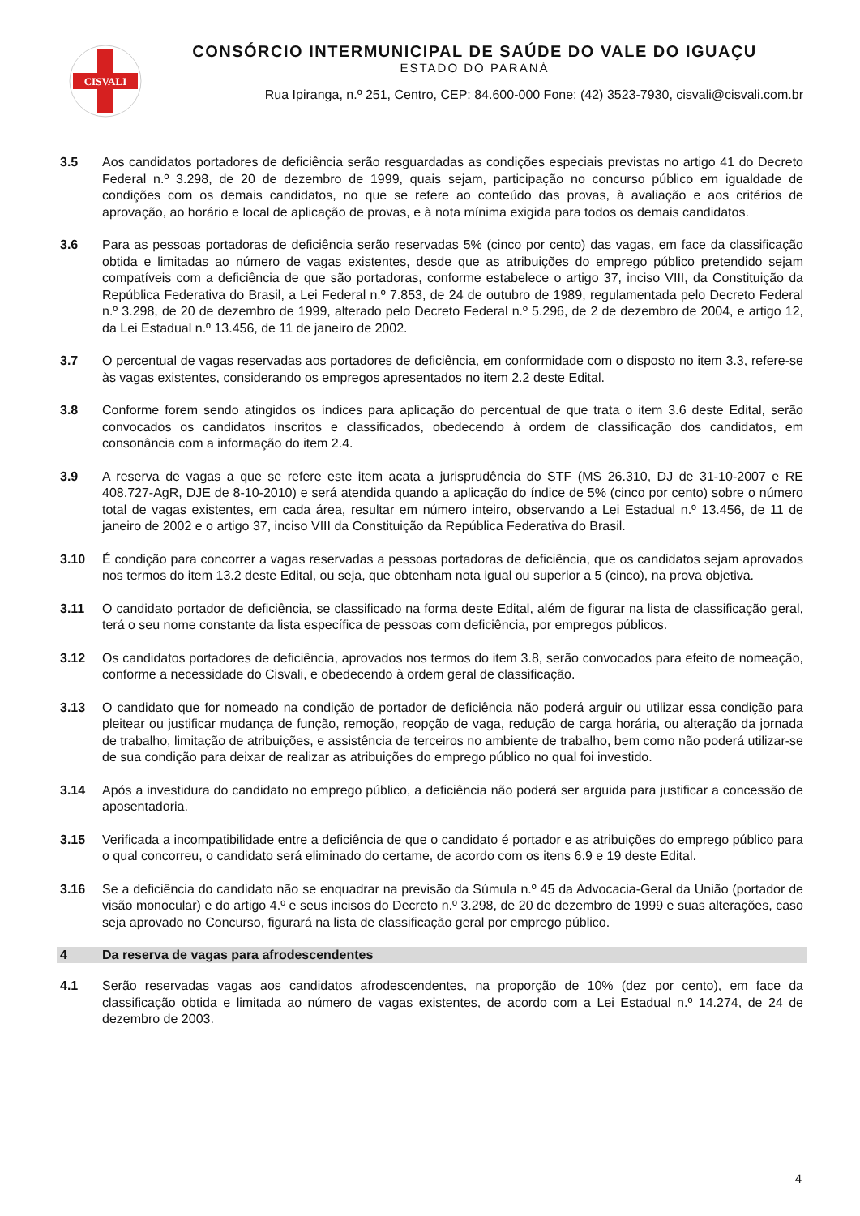CISVALI
CONSÓRCIO INTERMUNICIPAL DE SAÚDE DO VALE DO IGUAÇU
ESTADO DO PARANÁ
Rua Ipiranga, n.º 251, Centro, CEP: 84.600-000 Fone: (42) 3523-7930, cisvali@cisvali.com.br
3.5 Aos candidatos portadores de deficiência serão resguardadas as condições especiais previstas no artigo 41 do Decreto Federal n.º 3.298, de 20 de dezembro de 1999, quais sejam, participação no concurso público em igualdade de condições com os demais candidatos, no que se refere ao conteúdo das provas, à avaliação e aos critérios de aprovação, ao horário e local de aplicação de provas, e à nota mínima exigida para todos os demais candidatos.
3.6 Para as pessoas portadoras de deficiência serão reservadas 5% (cinco por cento) das vagas, em face da classificação obtida e limitadas ao número de vagas existentes, desde que as atribuições do emprego público pretendido sejam compatíveis com a deficiência de que são portadoras, conforme estabelece o artigo 37, inciso VIII, da Constituição da República Federativa do Brasil, a Lei Federal n.º 7.853, de 24 de outubro de 1989, regulamentada pelo Decreto Federal n.º 3.298, de 20 de dezembro de 1999, alterado pelo Decreto Federal n.º 5.296, de 2 de dezembro de 2004, e artigo 12, da Lei Estadual n.º 13.456, de 11 de janeiro de 2002.
3.7 O percentual de vagas reservadas aos portadores de deficiência, em conformidade com o disposto no item 3.3, refere-se às vagas existentes, considerando os empregos apresentados no item 2.2 deste Edital.
3.8 Conforme forem sendo atingidos os índices para aplicação do percentual de que trata o item 3.6 deste Edital, serão convocados os candidatos inscritos e classificados, obedecendo à ordem de classificação dos candidatos, em consonância com a informação do item 2.4.
3.9 A reserva de vagas a que se refere este item acata a jurisprudência do STF (MS 26.310, DJ de 31-10-2007 e RE 408.727-AgR, DJE de 8-10-2010) e será atendida quando a aplicação do índice de 5% (cinco por cento) sobre o número total de vagas existentes, em cada área, resultar em número inteiro, observando a Lei Estadual n.º 13.456, de 11 de janeiro de 2002 e o artigo 37, inciso VIII da Constituição da República Federativa do Brasil.
3.10 É condição para concorrer a vagas reservadas a pessoas portadoras de deficiência, que os candidatos sejam aprovados nos termos do item 13.2 deste Edital, ou seja, que obtenham nota igual ou superior a 5 (cinco), na prova objetiva.
3.11 O candidato portador de deficiência, se classificado na forma deste Edital, além de figurar na lista de classificação geral, terá o seu nome constante da lista específica de pessoas com deficiência, por empregos públicos.
3.12 Os candidatos portadores de deficiência, aprovados nos termos do item 3.8, serão convocados para efeito de nomeação, conforme a necessidade do Cisvali, e obedecendo à ordem geral de classificação.
3.13 O candidato que for nomeado na condição de portador de deficiência não poderá arguir ou utilizar essa condição para pleitear ou justificar mudança de função, remoção, reopção de vaga, redução de carga horária, ou alteração da jornada de trabalho, limitação de atribuições, e assistência de terceiros no ambiente de trabalho, bem como não poderá utilizar-se de sua condição para deixar de realizar as atribuições do emprego público no qual foi investido.
3.14 Após a investidura do candidato no emprego público, a deficiência não poderá ser arguida para justificar a concessão de aposentadoria.
3.15 Verificada a incompatibilidade entre a deficiência de que o candidato é portador e as atribuições do emprego público para o qual concorreu, o candidato será eliminado do certame, de acordo com os itens 6.9 e 19 deste Edital.
3.16 Se a deficiência do candidato não se enquadrar na previsão da Súmula n.º 45 da Advocacia-Geral da União (portador de visão monocular) e do artigo 4.º e seus incisos do Decreto n.º 3.298, de 20 de dezembro de 1999 e suas alterações, caso seja aprovado no Concurso, figurará na lista de classificação geral por emprego público.
4 Da reserva de vagas para afrodescendentes
4.1 Serão reservadas vagas aos candidatos afrodescendentes, na proporção de 10% (dez por cento), em face da classificação obtida e limitada ao número de vagas existentes, de acordo com a Lei Estadual n.º 14.274, de 24 de dezembro de 2003.
4